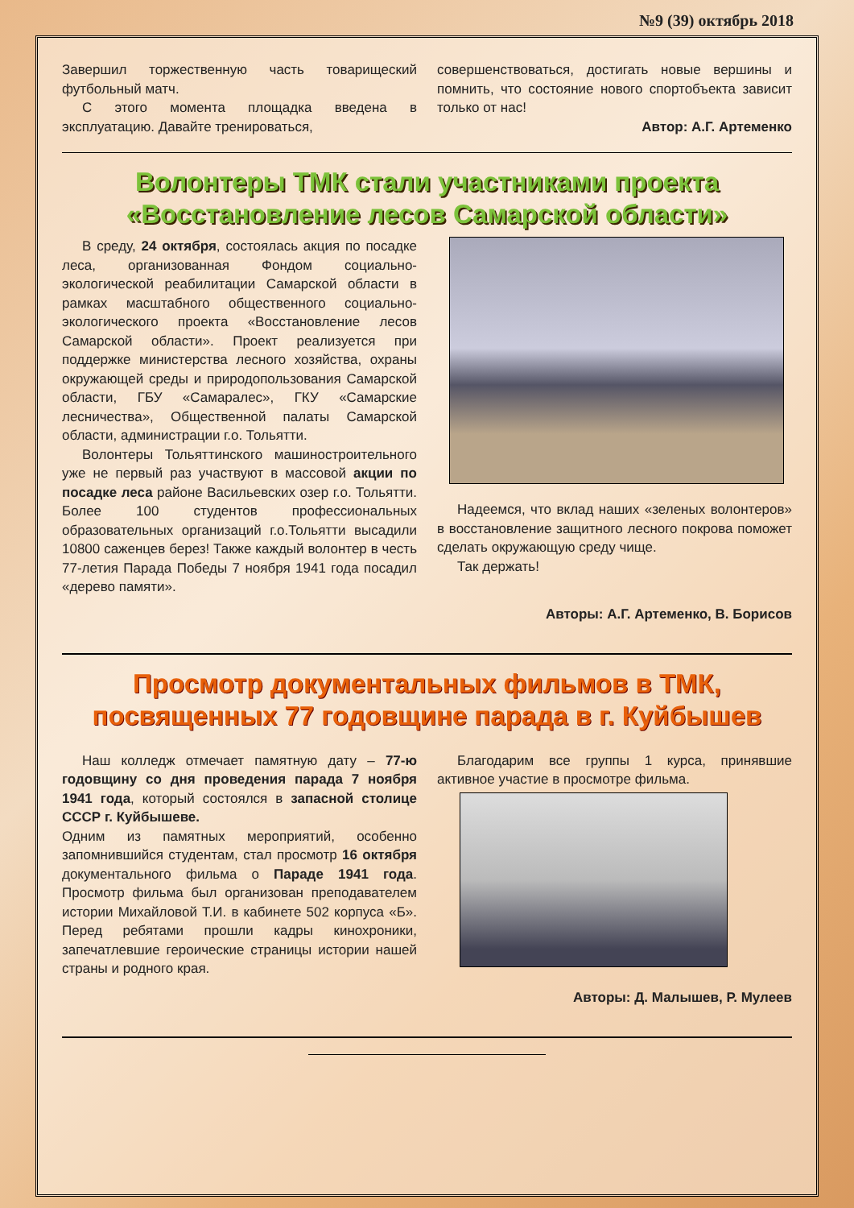№9 (39) октябрь 2018
Завершил торжественную часть товарищеский футбольный матч.
С этого момента площадка введена в эксплуатацию. Давайте тренироваться,
совершенствоваться, достигать новые вершины и помнить, что состояние нового спортобъекта зависит только от нас!
Автор: А.Г. Артеменко
Волонтеры ТМК стали участниками проекта «Восстановление лесов Самарской области»
В среду, 24 октября, состоялась акция по посадке леса, организованная Фондом социально-экологической реабилитации Самарской области в рамках масштабного общественного социально-экологического проекта «Восстановление лесов Самарской области». Проект реализуется при поддержке министерства лесного хозяйства, охраны окружающей среды и природопользования Самарской области, ГБУ «Самаралес», ГКУ «Самарские лесничества», Общественной палаты Самарской области, администрации г.о. Тольятти.
Волонтеры Тольяттинского машиностроительного уже не первый раз участвуют в массовой акции по посадке леса районе Васильевских озер г.о. Тольятти. Более 100 студентов профессиональных образовательных организаций г.о.Тольятти высадили 10800 саженцев берез! Также каждый волонтер в честь 77-летия Парада Победы 7 ноября 1941 года посадил «дерево памяти».
Надеемся, что вклад наших «зеленых волонтеров» в восстановление защитного лесного покрова поможет сделать окружающую среду чище.
Так держать!
Авторы: А.Г. Артеменко, В. Борисов
Просмотр документальных фильмов в ТМК, посвященных 77 годовщине парада в г. Куйбышев
Наш колледж отмечает памятную дату – 77-ю годовщину со дня проведения парада 7 ноября 1941 года, который состоялся в запасной столице СССР г. Куйбышеве.
Одним из памятных мероприятий, особенно запомнившийся студентам, стал просмотр 16 октября документального фильма о Параде 1941 года. Просмотр фильма был организован преподавателем истории Михайловой Т.И. в кабинете 502 корпуса «Б». Перед ребятами прошли кадры кинохроники, запечатлевшие героические страницы истории нашей страны и родного края.
Благодарим все группы 1 курса, принявшие активное участие в просмотре фильма.
Авторы: Д. Малышев, Р. Мулеев